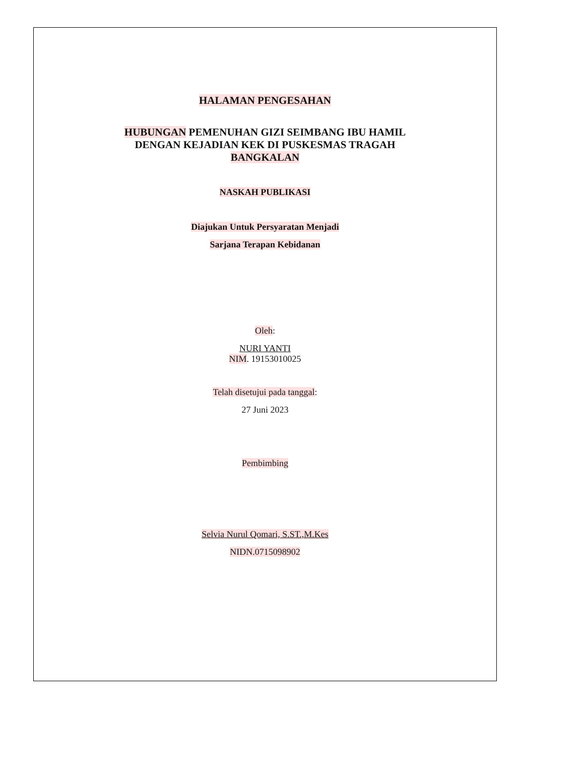HALAMAN PENGESAHAN
HUBUNGAN PEMENUHAN GIZI SEIMBANG IBU HAMIL
DENGAN KEJADIAN KEK DI PUSKESMAS TRAGAH
BANGKALAN
NASKAH PUBLIKASI
Diajukan Untuk Persyaratan Menjadi
Sarjana Terapan Kebidanan
Oleh:
NURI YANTI
NIM. 19153010025
Telah disetujui pada tanggal:
27 Juni 2023
Pembimbing
Selvia Nurul Qomari, S.ST.,M.Kes
NIDN.0715098902